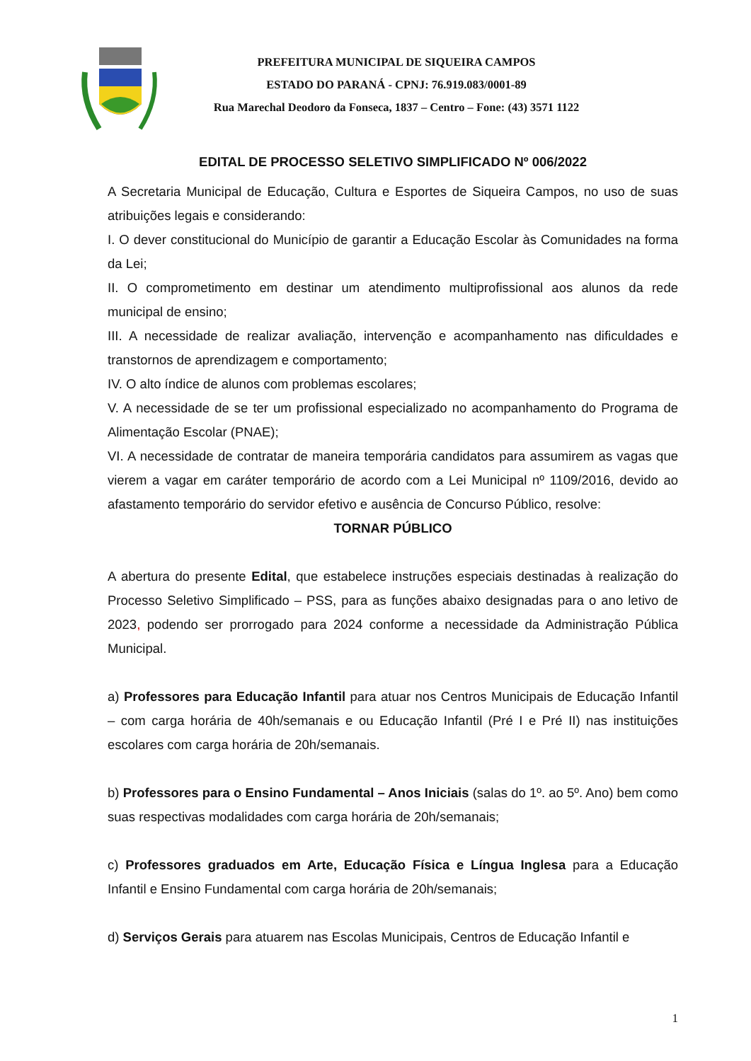PREFEITURA MUNICIPAL DE SIQUEIRA CAMPOS
ESTADO DO PARANÁ - CPNJ: 76.919.083/0001-89
Rua Marechal Deodoro da Fonseca, 1837 – Centro – Fone: (43) 3571 1122
EDITAL DE PROCESSO SELETIVO SIMPLIFICADO Nº 006/2022
A Secretaria Municipal de Educação, Cultura e Esportes de Siqueira Campos, no uso de suas atribuições legais e considerando:
I. O dever constitucional do Município de garantir a Educação Escolar às Comunidades na forma da Lei;
II. O comprometimento em destinar um atendimento multiprofissional aos alunos da rede municipal de ensino;
III. A necessidade de realizar avaliação, intervenção e acompanhamento nas dificuldades e transtornos de aprendizagem e comportamento;
IV. O alto índice de alunos com problemas escolares;
V. A necessidade de se ter um profissional especializado no acompanhamento do Programa de Alimentação Escolar (PNAE);
VI. A necessidade de contratar de maneira temporária candidatos para assumirem as vagas que vierem a vagar em caráter temporário de acordo com a Lei Municipal nº 1109/2016, devido ao afastamento temporário do servidor efetivo e ausência de Concurso Público, resolve:
TORNAR PÚBLICO
A abertura do presente Edital, que estabelece instruções especiais destinadas à realização do Processo Seletivo Simplificado – PSS, para as funções abaixo designadas para o ano letivo de 2023, podendo ser prorrogado para 2024 conforme a necessidade da Administração Pública Municipal.
a) Professores para Educação Infantil para atuar nos Centros Municipais de Educação Infantil – com carga horária de 40h/semanais e ou Educação Infantil (Pré I e Pré II) nas instituições escolares com carga horária de 20h/semanais.
b) Professores para o Ensino Fundamental – Anos Iniciais (salas do 1º. ao 5º. Ano) bem como suas respectivas modalidades com carga horária de 20h/semanais;
c) Professores graduados em Arte, Educação Física e Língua Inglesa para a Educação Infantil e Ensino Fundamental com carga horária de 20h/semanais;
d) Serviços Gerais para atuarem nas Escolas Municipais, Centros de Educação Infantil e
1